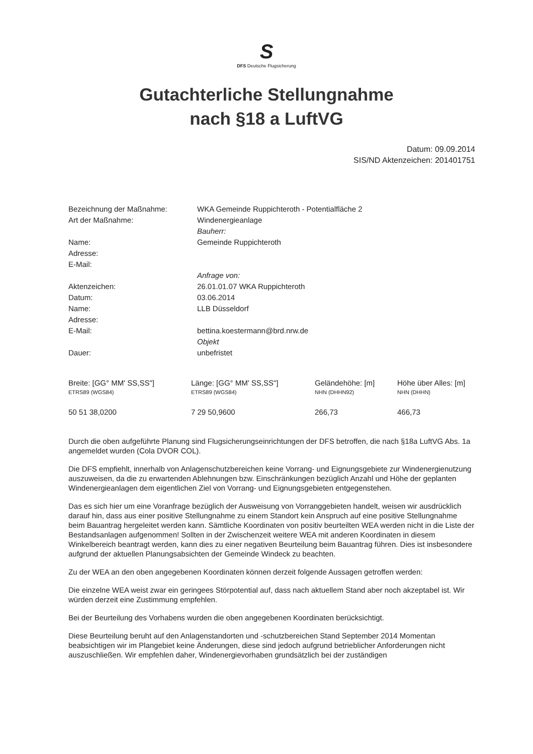S
DFS Deutsche Flugsicherung
Gutachterliche Stellungnahme
nach §18 a LuftVG
Datum: 09.09.2014
SIS/ND Aktenzeichen: 201401751
| Bezeichnung der Maßnahme: | WKA Gemeinde Ruppichteroth - Potentialfläche 2 |
| Art der Maßnahme: | Windenergieanlage |
| | Bauherr: |
| Name: | Gemeinde Ruppichteroth |
| Adresse: | |
| E-Mail: | |
| | Anfrage von: |
| Aktenzeichen: | 26.01.01.07 WKA Ruppichteroth |
| Datum: | 03.06.2014 |
| Name: | LLB Düsseldorf |
| Adresse: | |
| E-Mail: | bettina.koestermann@brd.nrw.de |
| | Objekt |
| Dauer: | unbefristet |
| Breite: [GG° MM' SS,SS"] ETRS89 (WGS84) | Länge: [GG° MM' SS,SS"] ETRS89 (WGS84) | Geländehöhe: [m] NHN (DHHN92) | Höhe über Alles: [m] NHN (DHHN) |
| --- | --- | --- | --- |
| 50 51 38,0200 | 7 29 50,9600 | 266,73 | 466,73 |
Durch die oben aufgeführte Planung sind Flugsicherungseinrichtungen der DFS betroffen, die nach §18a LuftVG Abs. 1a angemeldet wurden (Cola DVOR COL).
Die DFS empfiehlt, innerhalb von Anlagenschutzbereichen keine Vorrang- und Eignungsgebiete zur Windenergienutzung auszuweisen, da die zu erwartenden Ablehnungen bzw. Einschränkungen bezüglich Anzahl und Höhe der geplanten Windenergieanlagen dem eigentlichen Ziel von Vorrang- und Eignungsgebieten entgegenstehen.
Das es sich hier um eine Voranfrage bezüglich der Ausweisung von Vorranggebieten handelt, weisen wir ausdrücklich darauf hin, dass aus einer positive Stellungnahme zu einem Standort kein Anspruch auf eine positive Stellungnahme beim Bauantrag hergeleitet werden kann. Sämtliche Koordinaten von positiv beurteilten WEA werden nicht in die Liste der Bestandsanlagen aufgenommen! Sollten in der Zwischenzeit weitere WEA mit anderen Koordinaten in diesem Winkelbereich beantragt werden, kann dies zu einer negativen Beurteilung beim Bauantrag führen. Dies ist insbesondere aufgrund der aktuellen Planungsabsichten der Gemeinde Windeck zu beachten.
Zu der WEA an den oben angegebenen Koordinaten können derzeit folgende Aussagen getroffen werden:
Die einzelne WEA weist zwar ein geringees Störpotential auf, dass nach aktuellem Stand aber noch akzeptabel ist. Wir würden derzeit eine Zustimmung empfehlen.
Bei der Beurteilung des Vorhabens wurden die oben angegebenen Koordinaten berücksichtigt.
Diese Beurteilung beruht auf den Anlagenstandorten und -schutzbereichen Stand September 2014 Momentan beabsichtigen wir im Plangebiet keine Änderungen, diese sind jedoch aufgrund betrieblicher Anforderungen nicht auszuschließen. Wir empfehlen daher, Windenergievorhaben grundsätzlich bei der zuständigen